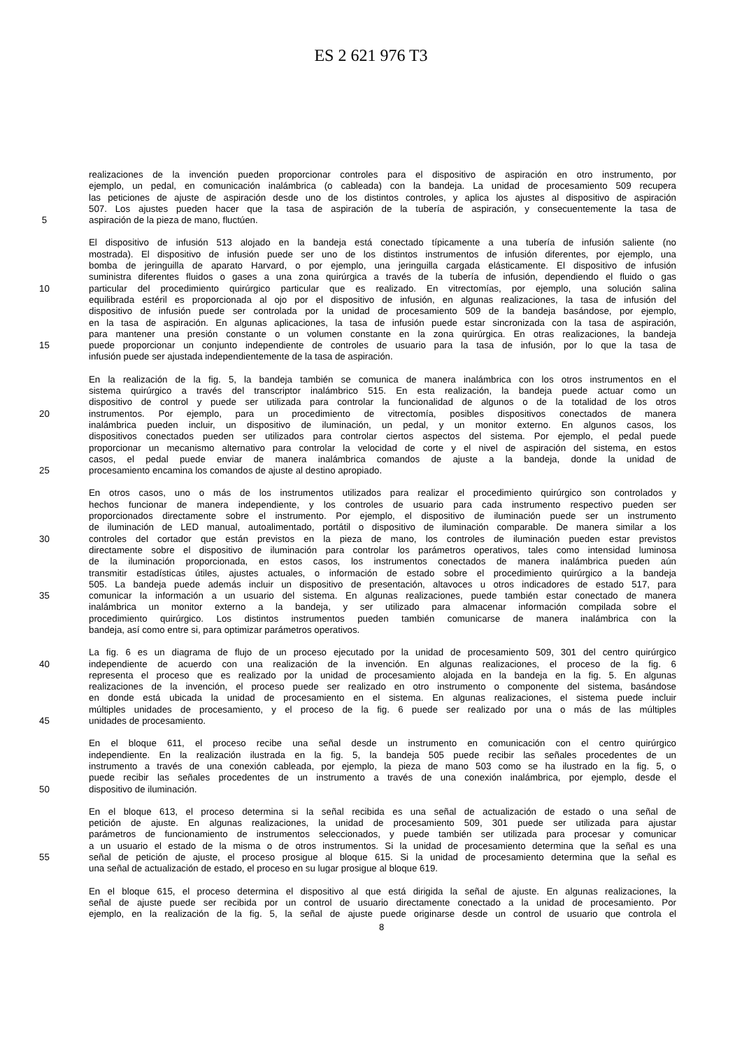ES 2 621 976 T3
realizaciones de la invención pueden proporcionar controles para el dispositivo de aspiración en otro instrumento, por
ejemplo, un pedal, en comunicación inalámbrica (o cableada) con la bandeja. La unidad de procesamiento 509 recupera
las peticiones de ajuste de aspiración desde uno de los distintos controles, y aplica los ajustes al dispositivo de aspiración
507. Los ajustes pueden hacer que la tasa de aspiración de la tubería de aspiración, y consecuentemente la tasa de
5 aspiración de la pieza de mano, fluctúen.
El dispositivo de infusión 513 alojado en la bandeja está conectado típicamente a una tubería de infusión saliente (no
mostrada). El dispositivo de infusión puede ser uno de los distintos instrumentos de infusión diferentes, por ejemplo, una
bomba de jeringuilla de aparato Harvard, o por ejemplo, una jeringuilla cargada elásticamente. El dispositivo de infusión
suministra diferentes fluidos o gases a una zona quirúrgica a través de la tubería de infusión, dependiendo el fluido o gas
10 particular del procedimiento quirúrgico particular que es realizado. En vitrectomías, por ejemplo, una solución salina
equilibrada estéril es proporcionada al ojo por el dispositivo de infusión, en algunas realizaciones, la tasa de infusión del
dispositivo de infusión puede ser controlada por la unidad de procesamiento 509 de la bandeja basándose, por ejemplo,
en la tasa de aspiración. En algunas aplicaciones, la tasa de infusión puede estar sincronizada con la tasa de aspiración,
para mantener una presión constante o un volumen constante en la zona quirúrgica. En otras realizaciones, la bandeja
15 puede proporcionar un conjunto independiente de controles de usuario para la tasa de infusión, por lo que la tasa de
infusión puede ser ajustada independientemente de la tasa de aspiración.
En la realización de la fig. 5, la bandeja también se comunica de manera inalámbrica con los otros instrumentos en el
sistema quirúrgico a través del transcriptor inalámbrico 515. En esta realización, la bandeja puede actuar como un
dispositivo de control y puede ser utilizada para controlar la funcionalidad de algunos o de la totalidad de los otros
20 instrumentos. Por ejemplo, para un procedimiento de vitrectomía, posibles dispositivos conectados de manera
inalámbrica pueden incluir, un dispositivo de iluminación, un pedal, y un monitor externo. En algunos casos, los
dispositivos conectados pueden ser utilizados para controlar ciertos aspectos del sistema. Por ejemplo, el pedal puede
proporcionar un mecanismo alternativo para controlar la velocidad de corte y el nivel de aspiración del sistema, en estos
casos, el pedal puede enviar de manera inalámbrica comandos de ajuste a la bandeja, donde la unidad de
25 procesamiento encamina los comandos de ajuste al destino apropiado.
En otros casos, uno o más de los instrumentos utilizados para realizar el procedimiento quirúrgico son controlados y
hechos funcionar de manera independiente, y los controles de usuario para cada instrumento respectivo pueden ser
proporcionados directamente sobre el instrumento. Por ejemplo, el dispositivo de iluminación puede ser un instrumento
de iluminación de LED manual, autoalimentado, portátil o dispositivo de iluminación comparable. De manera similar a los
30 controles del cortador que están previstos en la pieza de mano, los controles de iluminación pueden estar previstos
directamente sobre el dispositivo de iluminación para controlar los parámetros operativos, tales como intensidad luminosa
de la iluminación proporcionada, en estos casos, los instrumentos conectados de manera inalámbrica pueden aún
transmitir estadísticas útiles, ajustes actuales, o información de estado sobre el procedimiento quirúrgico a la bandeja
505. La bandeja puede además incluir un dispositivo de presentación, altavoces u otros indicadores de estado 517, para
35 comunicar la información a un usuario del sistema. En algunas realizaciones, puede también estar conectado de manera
inalámbrica un monitor externo a la bandeja, y ser utilizado para almacenar información compilada sobre el
procedimiento quirúrgico. Los distintos instrumentos pueden también comunicarse de manera inalámbrica con la
bandeja, así como entre si, para optimizar parámetros operativos.
La fig. 6 es un diagrama de flujo de un proceso ejecutado por la unidad de procesamiento 509, 301 del centro quirúrgico
40 independiente de acuerdo con una realización de la invención. En algunas realizaciones, el proceso de la fig. 6
representa el proceso que es realizado por la unidad de procesamiento alojada en la bandeja en la fig. 5. En algunas
realizaciones de la invención, el proceso puede ser realizado en otro instrumento o componente del sistema, basándose
en donde está ubicada la unidad de procesamiento en el sistema. En algunas realizaciones, el sistema puede incluir
múltiples unidades de procesamiento, y el proceso de la fig. 6 puede ser realizado por una o más de las múltiples
45 unidades de procesamiento.
En el bloque 611, el proceso recibe una señal desde un instrumento en comunicación con el centro quirúrgico
independiente. En la realización ilustrada en la fig. 5, la bandeja 505 puede recibir las señales procedentes de un
instrumento a través de una conexión cableada, por ejemplo, la pieza de mano 503 como se ha ilustrado en la fig. 5, o
puede recibir las señales procedentes de un instrumento a través de una conexión inalámbrica, por ejemplo, desde el
50 dispositivo de iluminación.
En el bloque 613, el proceso determina si la señal recibida es una señal de actualización de estado o una señal de
petición de ajuste. En algunas realizaciones, la unidad de procesamiento 509, 301 puede ser utilizada para ajustar
parámetros de funcionamiento de instrumentos seleccionados, y puede también ser utilizada para procesar y comunicar
a un usuario el estado de la misma o de otros instrumentos. Si la unidad de procesamiento determina que la señal es una
55 señal de petición de ajuste, el proceso prosigue al bloque 615. Si la unidad de procesamiento determina que la señal es
una señal de actualización de estado, el proceso en su lugar prosigue al bloque 619.
En el bloque 615, el proceso determina el dispositivo al que está dirigida la señal de ajuste. En algunas realizaciones, la
señal de ajuste puede ser recibida por un control de usuario directamente conectado a la unidad de procesamiento. Por
ejemplo, en la realización de la fig. 5, la señal de ajuste puede originarse desde un control de usuario que controla el
8